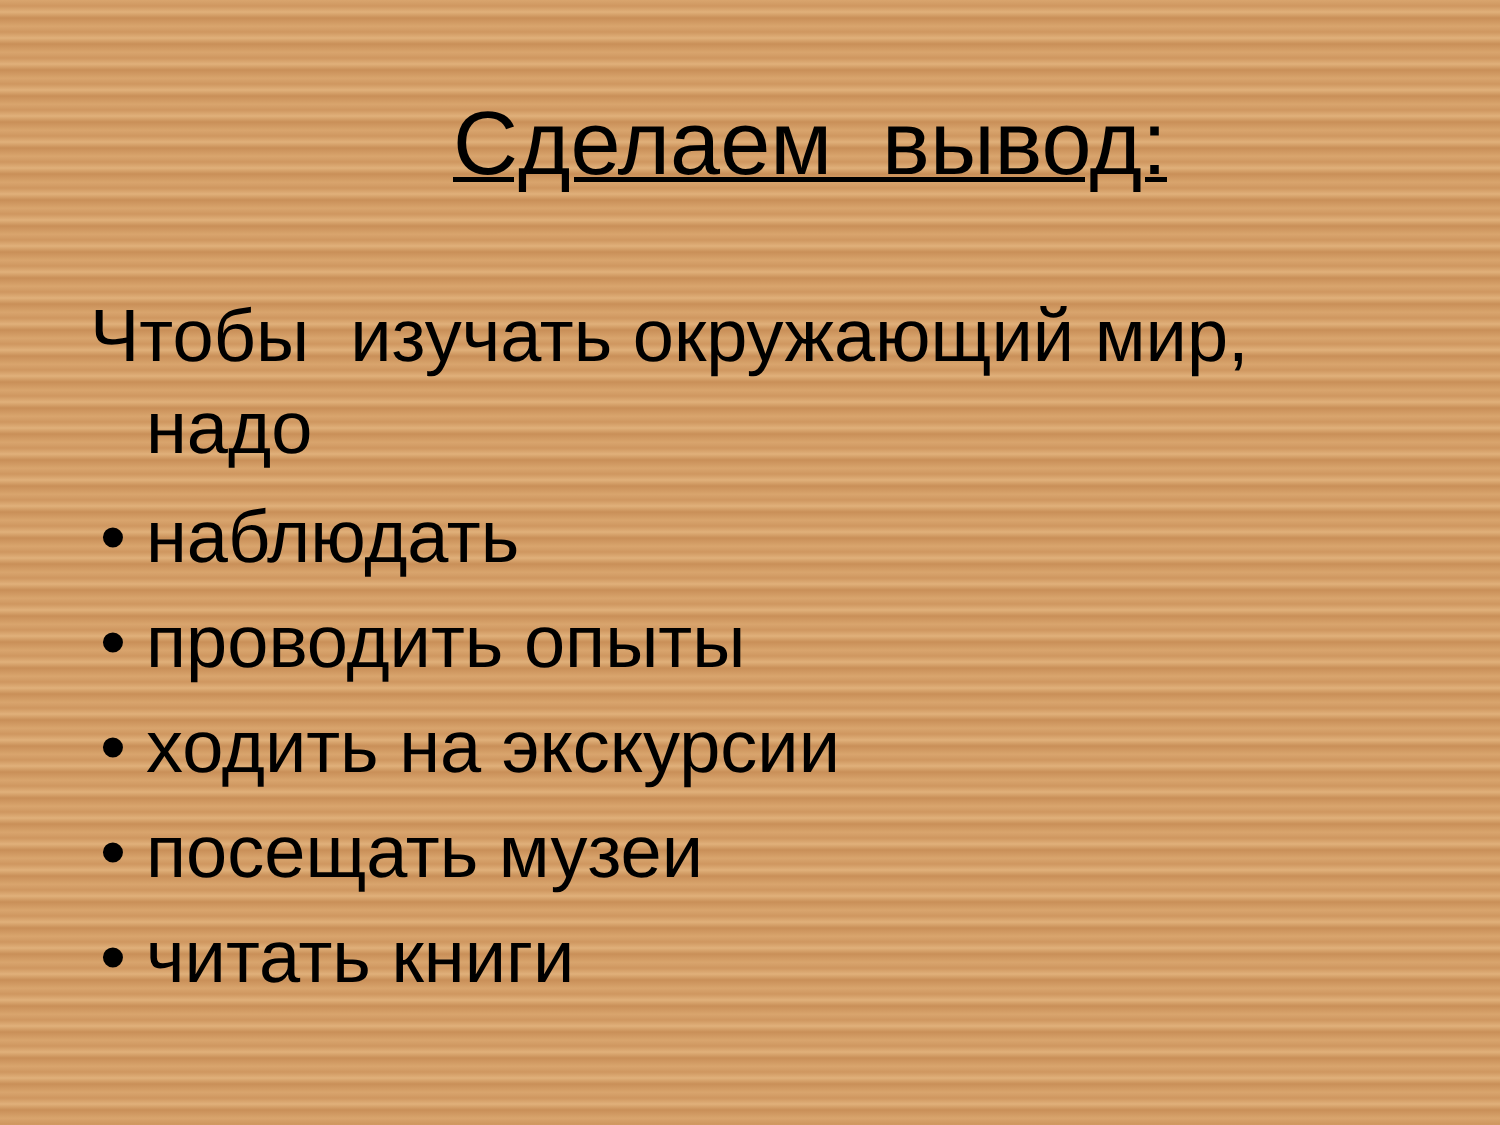Сделаем вывод:
Чтобы изучать окружающий мир, надо
• наблюдать
• проводить опыты
• ходить на экскурсии
• посещать музеи
• читать книги